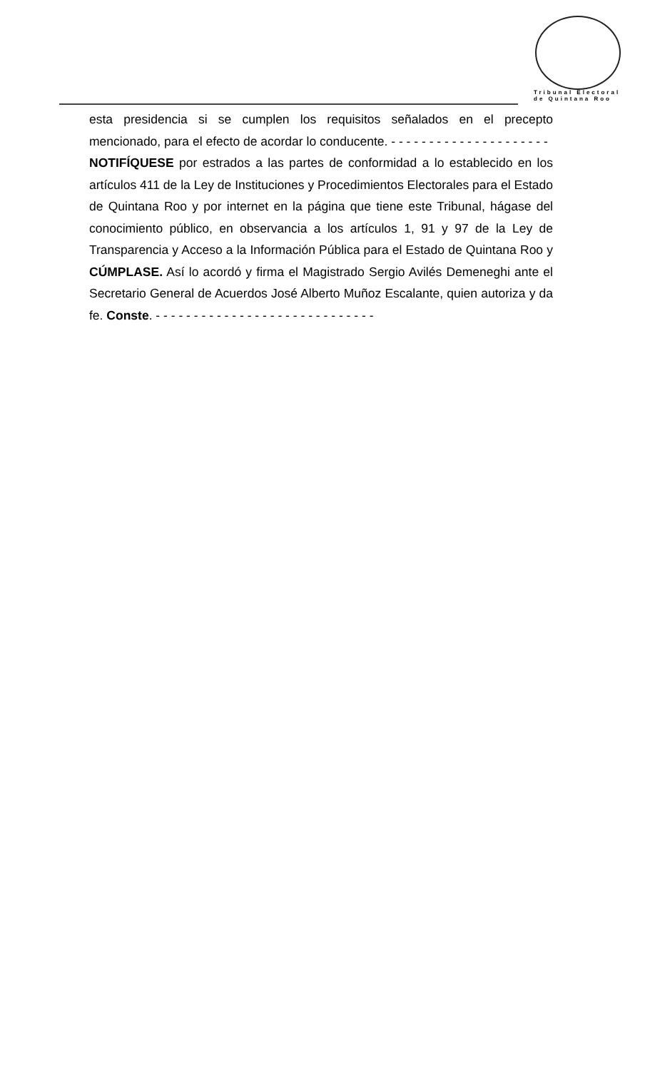Tribunal Electoral
de Quintana Roo
esta presidencia si se cumplen los requisitos señalados en el precepto mencionado, para el efecto de acordar lo conducente. - - - - - - - - - - - - - - - - - - - - -
NOTIFÍQUESE por estrados a las partes de conformidad a lo establecido en los artículos 411 de la Ley de Instituciones y Procedimientos Electorales para el Estado de Quintana Roo y por internet en la página que tiene este Tribunal, hágase del conocimiento público, en observancia a los artículos 1, 91 y 97 de la Ley de Transparencia y Acceso a la Información Pública para el Estado de Quintana Roo y CÚMPLASE. Así lo acordó y firma el Magistrado Sergio Avilés Demeneghi ante el Secretario General de Acuerdos José Alberto Muñoz Escalante, quien autoriza y da fe. Conste. - - - - - - - - - - - - - - - - - - - - - - - - - - - - -